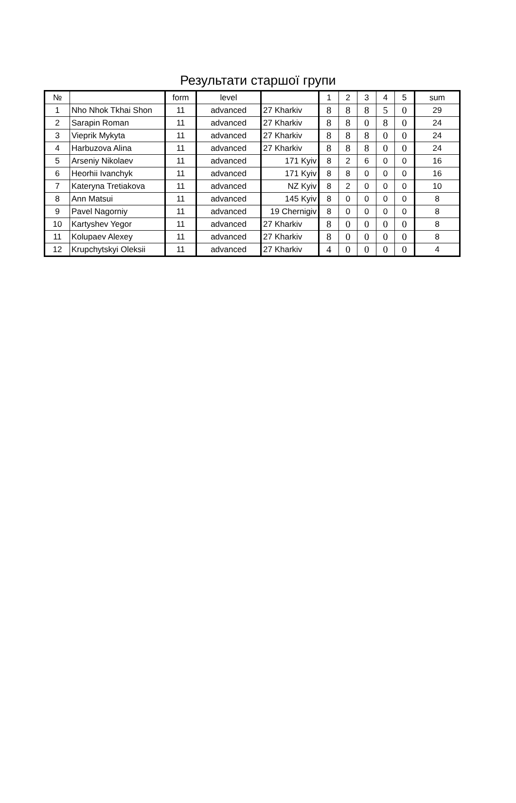Результати старшої групи
| № | | form | level | | 1 | 2 | 3 | 4 | 5 | sum |
| --- | --- | --- | --- | --- | --- | --- | --- | --- | --- | --- |
| 1 | Nho Nhok Tkhai Shon | 11 | advanced | 27 Kharkiv | 8 | 8 | 8 | 5 | 0 | 29 |
| 2 | Sarapin Roman | 11 | advanced | 27 Kharkiv | 8 | 8 | 0 | 8 | 0 | 24 |
| 3 | Vieprik Mykyta | 11 | advanced | 27 Kharkiv | 8 | 8 | 8 | 0 | 0 | 24 |
| 4 | Harbuzova Alina | 11 | advanced | 27 Kharkiv | 8 | 8 | 8 | 0 | 0 | 24 |
| 5 | Arseniy Nikolaev | 11 | advanced | 171 Kyiv | 8 | 2 | 6 | 0 | 0 | 16 |
| 6 | Heorhii Ivanchyk | 11 | advanced | 171 Kyiv | 8 | 8 | 0 | 0 | 0 | 16 |
| 7 | Kateryna Tretiakova | 11 | advanced | NZ Kyiv | 8 | 2 | 0 | 0 | 0 | 10 |
| 8 | Ann Matsui | 11 | advanced | 145 Kyiv | 8 | 0 | 0 | 0 | 0 | 8 |
| 9 | Pavel Nagorniy | 11 | advanced | 19 Chernigiv | 8 | 0 | 0 | 0 | 0 | 8 |
| 10 | Kartyshev Yegor | 11 | advanced | 27 Kharkiv | 8 | 0 | 0 | 0 | 0 | 8 |
| 11 | Kolupaev Alexey | 11 | advanced | 27 Kharkiv | 8 | 0 | 0 | 0 | 0 | 8 |
| 12 | Krupchytskyi Oleksii | 11 | advanced | 27 Kharkiv | 4 | 0 | 0 | 0 | 0 | 4 |